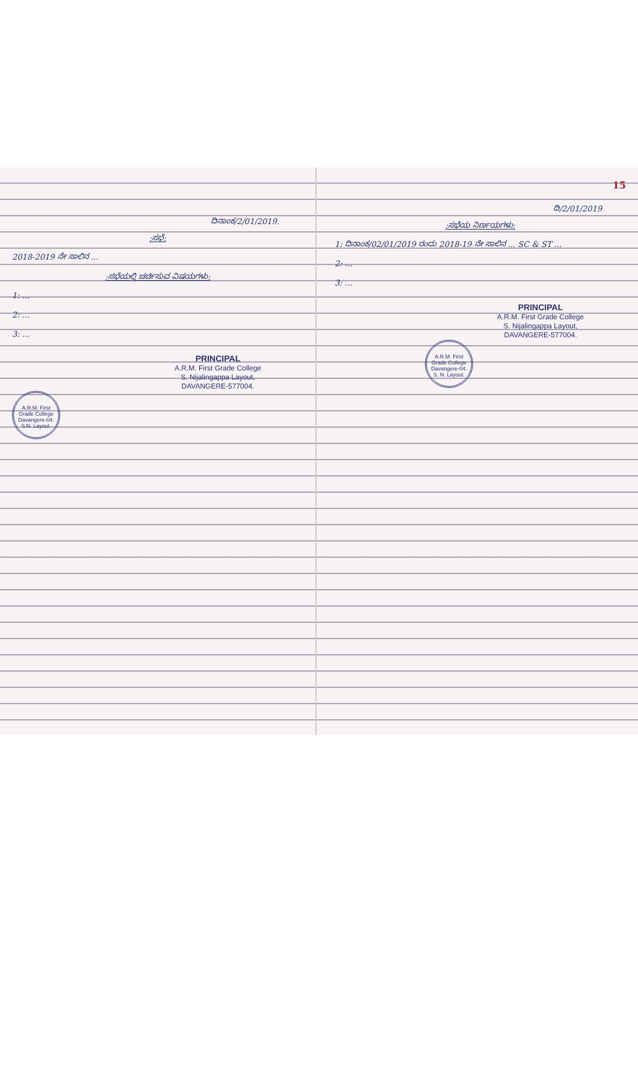ದಿನಾಂಕ/2/01/2019.
:ಸಭೆ:
2018-2019 ನೇ ಸಾಲಿನ ...
:ಸಭೆಯಲ್ಲಿ ಚರ್ಚಿಸುವ ವಿಷಯಗಳು:
1: ...
2: ...
3: ...
PRINCIPAL
A.R.M. First Grade College
S. Nijalingappa Layout,
DAVANGERE-577004.
A.R.M. First Grade College
Davangere-04.
S.N. Layout.
15
ದಿ/2/01/2019
:ಸಭೆಯ ನಿರ್ಣಯಗಳು:
1: ದಿನಾಂಕ/02/01/2019 ರಂದು 2018-19 ನೇ ಸಾಲಿನ ... SC & ST ...
2: ...
3: ...
PRINCIPAL
A.R.M. First Grade College
S. Nijalingappa Layout,
DAVANGERE-577004.
A.R.M. First Grade College
Davangere-04.
S. N. Layout.